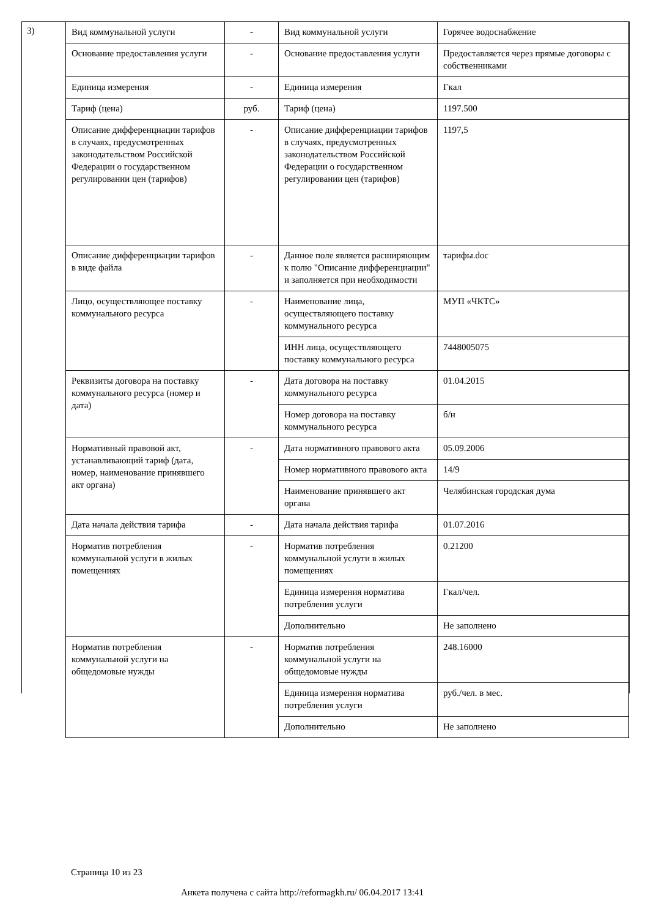3)
| Вид коммунальной услуги | - | Вид коммунальной услуги | Горячее водоснабжение |
| Основание предоставления услуги | - | Основание предоставления услуги | Предоставляется через прямые договоры с собственниками |
| Единица измерения | - | Единица измерения | Гкал |
| Тариф (цена) | руб. | Тариф (цена) | 1197.500 |
| Описание дифференциации тарифов в случаях, предусмотренных законодательством Российской Федерации о государственном регулировании цен (тарифов) | - | Описание дифференциации тарифов в случаях, предусмотренных законодательством Российской Федерации о государственном регулировании цен (тарифов) | 1197,5 |
| Описание дифференциации тарифов в виде файла | - | Данное поле является расширяющим к полю "Описание дифференциации" и заполняется при необходимости | тарифы.doc |
| Лицо, осуществляющее поставку коммунального ресурса | - | Наименование лица, осуществляющего поставку коммунального ресурса | МУП «ЧКТС» |
| | | ИНН лица, осуществляющего поставку коммунального ресурса | 7448005075 |
| Реквизиты договора на поставку коммунального ресурса (номер и дата) | - | Дата договора на поставку коммунального ресурса | 01.04.2015 |
| | | Номер договора на поставку коммунального ресурса | б/н |
| Нормативный правовой акт, устанавливающий тариф (дата, номер, наименование принявшего акт органа) | - | Дата нормативного правового акта | 05.09.2006 |
| | | Номер нормативного правового акта | 14/9 |
| | | Наименование принявшего акт органа | Челябинская городская дума |
| Дата начала действия тарифа | - | Дата начала действия тарифа | 01.07.2016 |
| Норматив потребления коммунальной услуги в жилых помещениях | - | Норматив потребления коммунальной услуги в жилых помещениях | 0.21200 |
| | | Единица измерения норматива потребления услуги | Гкал/чел. |
| | | Дополнительно | Не заполнено |
| Норматив потребления коммунальной услуги на общедомовые нужды | - | Норматив потребления коммунальной услуги на общедомовые нужды | 248.16000 |
| | | Единица измерения норматива потребления услуги | руб./чел. в мес. |
| | | Дополнительно | Не заполнено |
Страница 10 из 23
Анкета получена с сайта http://reformagkh.ru/ 06.04.2017 13:41